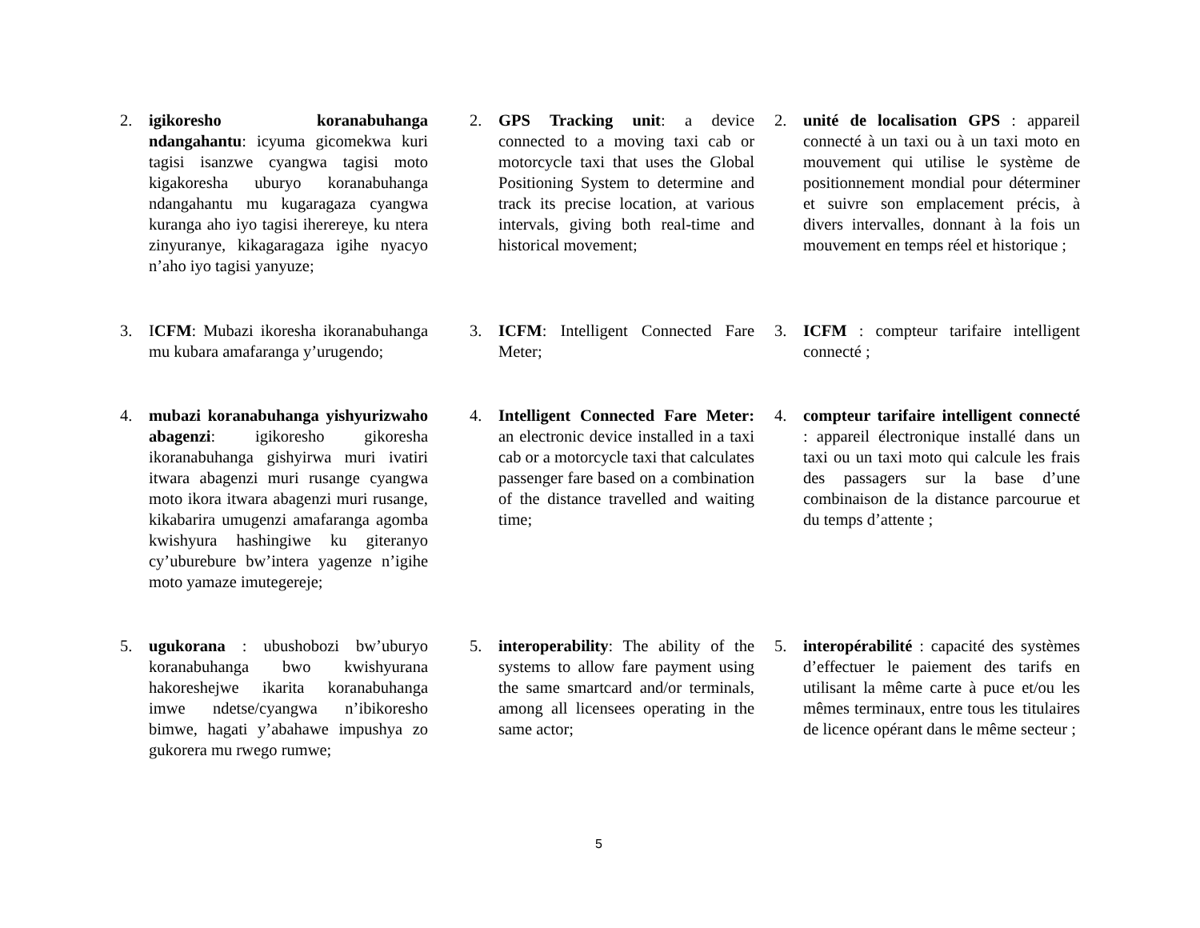2. igikoresho koranabuhanga ndangahantu: icyuma gicomekwa kuri tagisi isanzwe cyangwa tagisi moto kigakoresha uburyo koranabuhanga ndangahantu mu kugaragaza cyangwa kuranga aho iyo tagisi iherereye, ku ntera zinyuranye, kikagaragaza igihe nyacyo n’aho iyo tagisi yanyuze;
2. GPS Tracking unit: a device connected to a moving taxi cab or motorcycle taxi that uses the Global Positioning System to determine and track its precise location, at various intervals, giving both real-time and historical movement;
2. unité de localisation GPS : appareil connecté à un taxi ou à un taxi moto en mouvement qui utilise le système de positionnement mondial pour déterminer et suivre son emplacement précis, à divers intervalles, donnant à la fois un mouvement en temps réel et historique ;
3. ICFM: Mubazi ikoresha ikoranabuhanga mu kubara amafaranga y’urugendo;
3. ICFM: Intelligent Connected Fare Meter;
3. ICFM : compteur tarifaire intelligent connecté ;
4. mubazi koranabuhanga yishyurizwaho abagenzi: igikoresho gikoresha ikoranabuhanga gishyirwa muri ivatiri itwara abagenzi muri rusange cyangwa moto ikora itwara abagenzi muri rusange, kikabarira umugenzi amafaranga agomba kwishyura hashingiwe ku giteranyo cy’uburebure bw’intera yagenze n’igihe moto yamaze imutegereje;
4. Intelligent Connected Fare Meter: an electronic device installed in a taxi cab or a motorcycle taxi that calculates passenger fare based on a combination of the distance travelled and waiting time;
4. compteur tarifaire intelligent connecté : appareil électronique installé dans un taxi ou un taxi moto qui calcule les frais des passagers sur la base d’une combinaison de la distance parcourue et du temps d’attente ;
5. ugukorana : ubushobozi bw’uburyo koranabuhanga bwo kwishyurana hakoreshejwe ikarita koranabuhanga imwe ndetse/cyangwa n’ibikoresho bimwe, hagati y’abahawe impushya zo gukorera mu rwego rumwe;
5. interoperability: The ability of the systems to allow fare payment using the same smartcard and/or terminals, among all licensees operating in the same actor;
5. interopérabilité : capacité des systèmes d’effectuer le paiement des tarifs en utilisant la même carte à puce et/ou les mêmes terminaux, entre tous les titulaires de licence opérant dans le même secteur ;
5